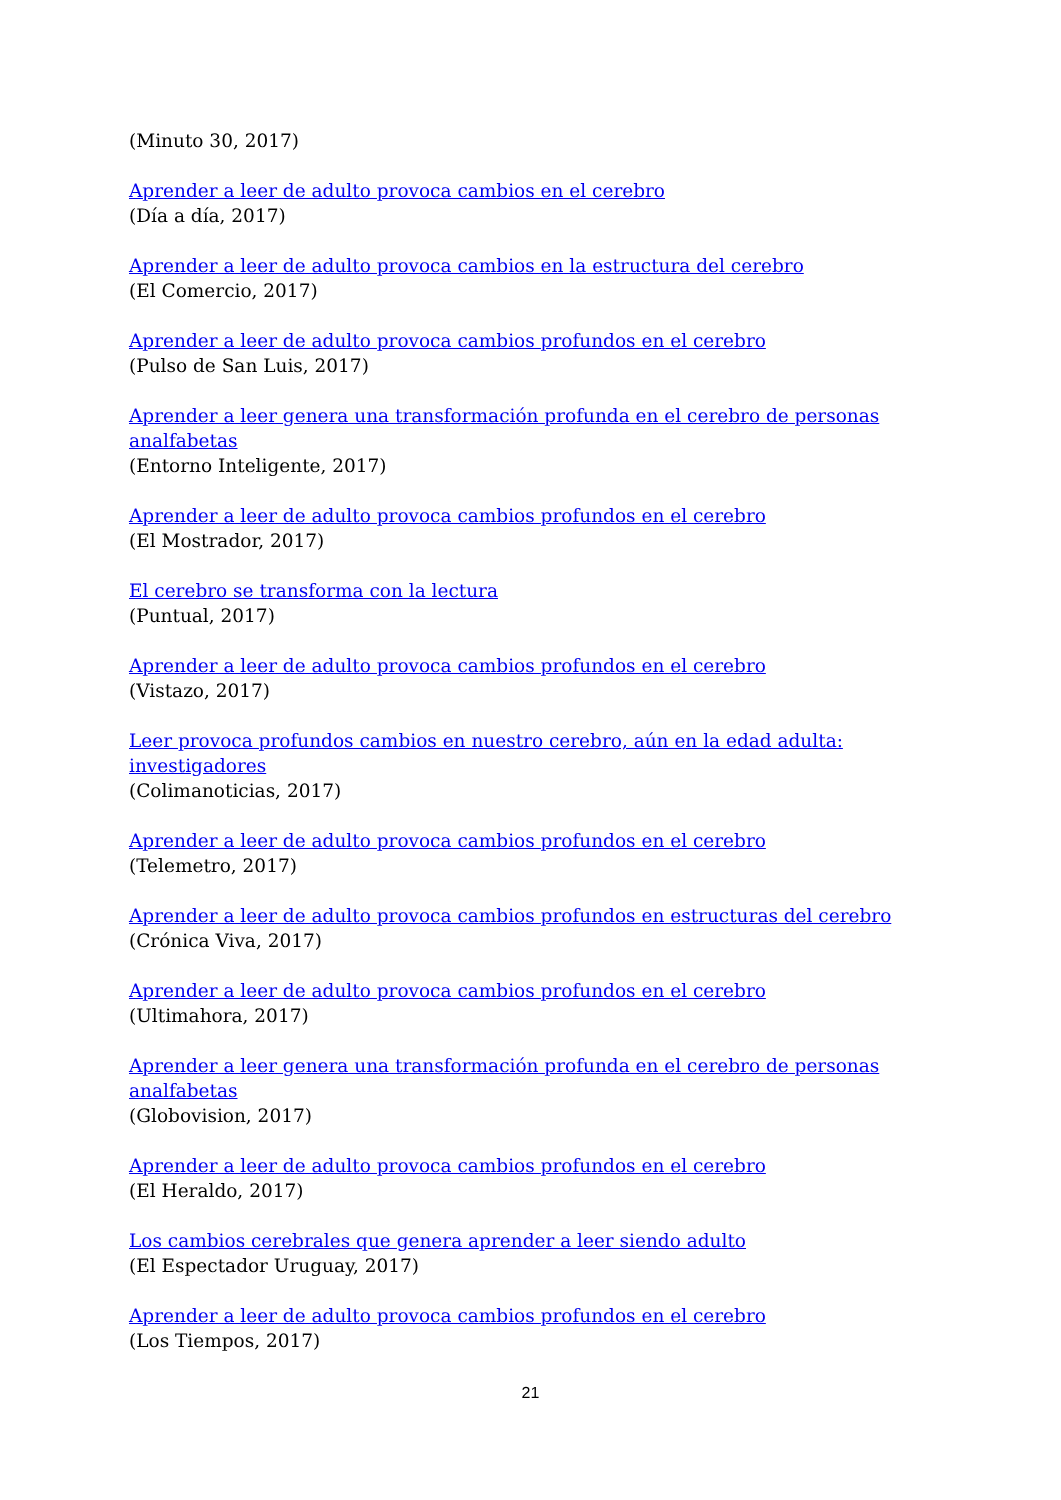(Minuto 30, 2017)
Aprender a leer de adulto provoca cambios en el cerebro
(Día a día, 2017)
Aprender a leer de adulto provoca cambios en la estructura del cerebro
(El Comercio, 2017)
Aprender a leer de adulto provoca cambios profundos en el cerebro
(Pulso de San Luis, 2017)
Aprender a leer genera una transformación profunda en el cerebro de personas analfabetas
(Entorno Inteligente, 2017)
Aprender a leer de adulto provoca cambios profundos en el cerebro
(El Mostrador, 2017)
El cerebro se transforma con la lectura
(Puntual, 2017)
Aprender a leer de adulto provoca cambios profundos en el cerebro
(Vistazo, 2017)
Leer provoca profundos cambios en nuestro cerebro, aún en la edad adulta: investigadores
(Colimanoticias, 2017)
Aprender a leer de adulto provoca cambios profundos en el cerebro
(Telemetro, 2017)
Aprender a leer de adulto provoca cambios profundos en estructuras del cerebro
(Crónica Viva, 2017)
Aprender a leer de adulto provoca cambios profundos en el cerebro
(Ultimahora, 2017)
Aprender a leer genera una transformación profunda en el cerebro de personas analfabetas
(Globovision, 2017)
Aprender a leer de adulto provoca cambios profundos en el cerebro
(El Heraldo, 2017)
Los cambios cerebrales que genera aprender a leer siendo adulto
(El Espectador Uruguay, 2017)
Aprender a leer de adulto provoca cambios profundos en el cerebro
(Los Tiempos, 2017)
21